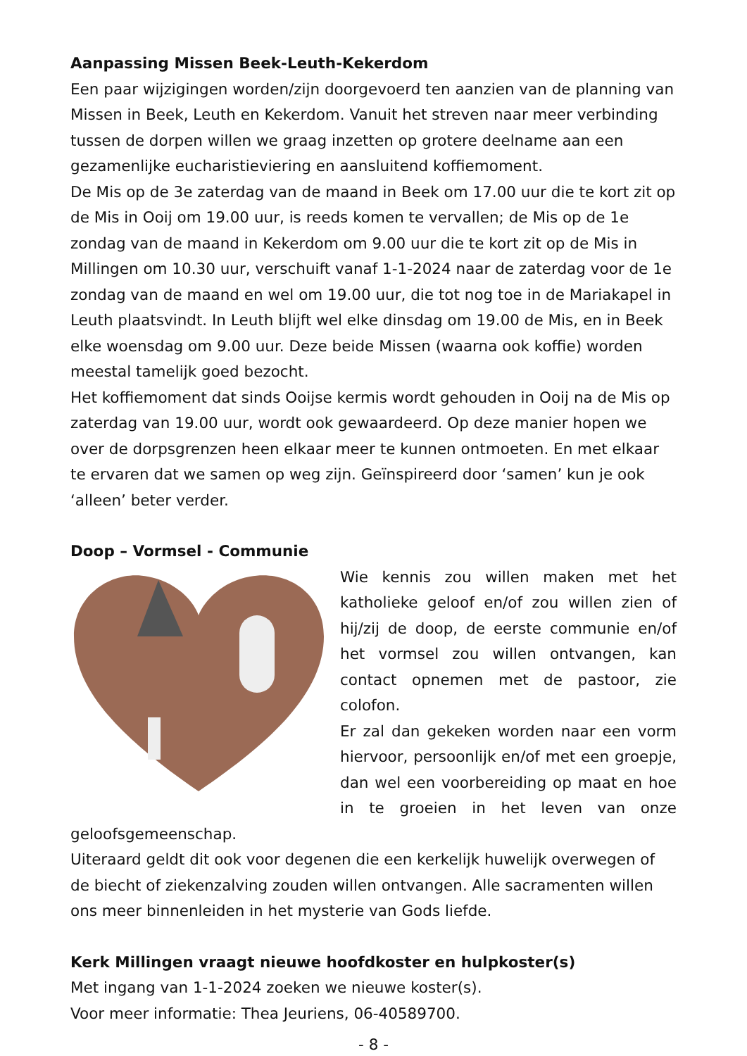Aanpassing Missen Beek-Leuth-Kekerdom
Een paar wijzigingen worden/zijn doorgevoerd ten aanzien van de planning van Missen in Beek, Leuth en Kekerdom. Vanuit het streven naar meer verbinding tussen de dorpen willen we graag inzetten op grotere deelname aan een gezamenlijke eucharistieviering en aansluitend koffiemoment.
De Mis op de 3e zaterdag van de maand in Beek om 17.00 uur die te kort zit op de Mis in Ooij om 19.00 uur, is reeds komen te vervallen; de Mis op de 1e zondag van de maand in Kekerdom om 9.00 uur die te kort zit op de Mis in Millingen om 10.30 uur, verschuift vanaf 1-1-2024 naar de zaterdag voor de 1e zondag van de maand en wel om 19.00 uur, die tot nog toe in de Mariakapel in Leuth plaatsvindt. In Leuth blijft wel elke dinsdag om 19.00 de Mis, en in Beek elke woensdag om 9.00 uur. Deze beide Missen (waarna ook koffie) worden meestal tamelijk goed bezocht.
Het koffiemoment dat sinds Ooijse kermis wordt gehouden in Ooij na de Mis op zaterdag van 19.00 uur, wordt ook gewaardeerd. Op deze manier hopen we over de dorpsgrenzen heen elkaar meer te kunnen ontmoeten. En met elkaar te ervaren dat we samen op weg zijn. Geïnspireerd door ‘samen’ kun je ook ‘alleen’ beter verder.
Doop – Vormsel - Communie
Wie kennis zou willen maken met het katholieke geloof en/of zou willen zien of hij/zij de doop, de eerste communie en/of het vormsel zou willen ontvangen, kan contact opnemen met de pastoor, zie colofon.
Er zal dan gekeken worden naar een vorm hiervoor, persoonlijk en/of met een groepje, dan wel een voorbereiding op maat en hoe in te groeien in het leven van onze geloofsgemeenschap.
Uiteraard geldt dit ook voor degenen die een kerkelijk huwelijk overwegen of de biecht of ziekenzalving zouden willen ontvangen. Alle sacramenten willen ons meer binnenleiden in het mysterie van Gods liefde.
Kerk Millingen vraagt nieuwe hoofdkoster en hulpkoster(s)
Met ingang van 1-1-2024 zoeken we nieuwe koster(s).
Voor meer informatie: Thea Jeuriens, 06-40589700.
- 8 -